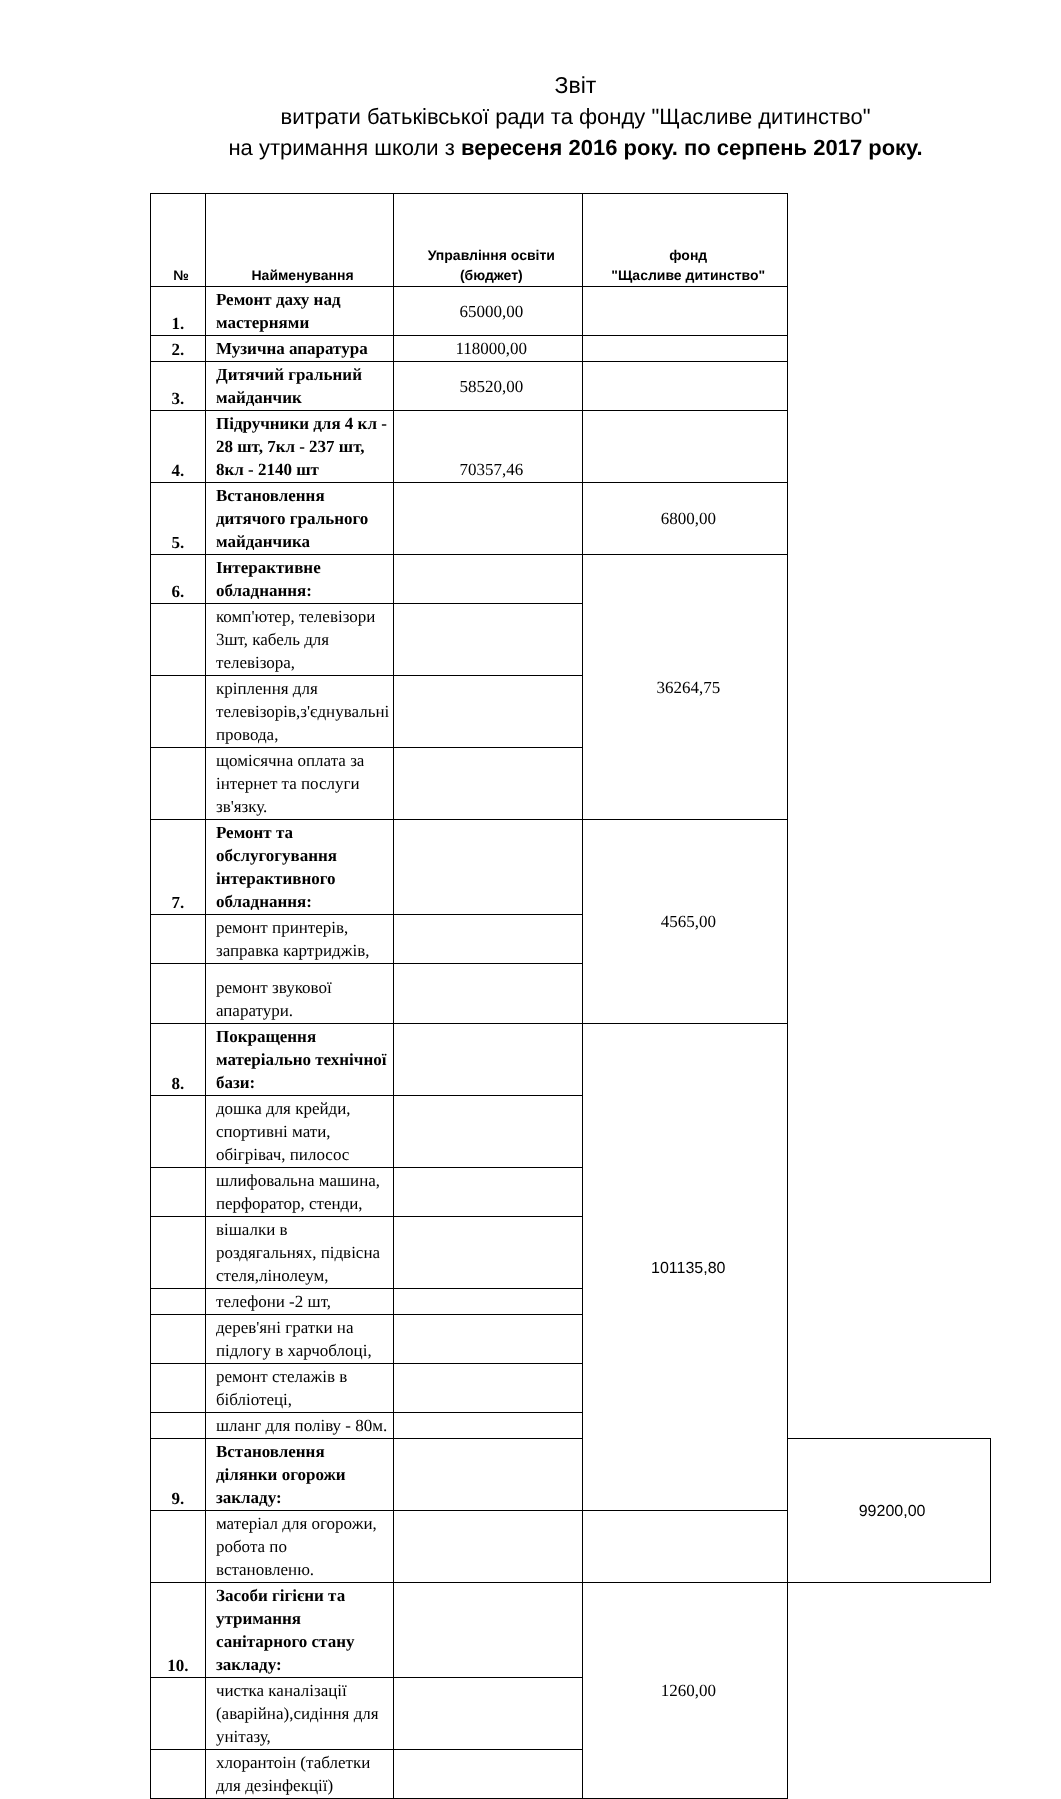Звіт
витрати батьківської ради та фонду "Щасливе дитинство"
на утримання школи з вересеня 2016 року. по серпень 2017 року.
| № | Найменування | Управління освіти (бюджет) | фонд "Щасливе дитинство" | |
| --- | --- | --- | --- | --- |
| 1. | Ремонт даху над мастернями | 65000,00 | | |
| 2. | Музична апаратура | 118000,00 | | |
| 3. | Дитячий гральний майданчик | 58520,00 | | |
| 4. | Підручники для 4 кл - 28 шт, 7кл - 237 шт, 8кл - 2140 шт | 70357,46 | | |
| 5. | Встановлення дитячого грального майданчика | | 6800,00 | |
| 6. | Інтерактивне обладнання: | | 36264,75 | |
| | комп'ютер, телевізори 3шт, кабель для телевізора, | | | |
| | кріплення для телевізорів,з'єднувальні провода, | | | |
| | щомісячна оплата за інтернет та послуги зв'язку. | | | |
| 7. | Ремонт та обслугогування інтерактивного обладнання: | | 4565,00 | |
| | ремонт принтерів, заправка картриджів, | | | |
| | ремонт звукової апаратури. | | | |
| 8. | Покращення матеріально технічної бази: | | 101135,80 | |
| | дошка для крейди, спортивні мати, обігрівач, пилосос | | | |
| | шлифовальна машина, перфоратор, стенди, | | | |
| | вішалки в роздягальнях, підвісна стеля,лінолеум, | | | |
| | телефони -2 шт, | | | |
| | дерев'яні гратки на підлогу в харчоблоці, | | | |
| | ремонт стелажів в бібліотеці, | | | |
| | шланг для поліву - 80м. | | | |
| 9. | Встановлення ділянки огорожи закладу: | | | 99200,00 |
| | матеріал для огорожи, робота по встановленю. | | | |
| 10. | Засоби гігієни та утримання санітарного стану закладу: | | 1260,00 | |
| | чистка каналізації (аварійна),сидіння для унітазу, | | | |
| | хлорантоін (таблетки для дезінфекції) | | | |